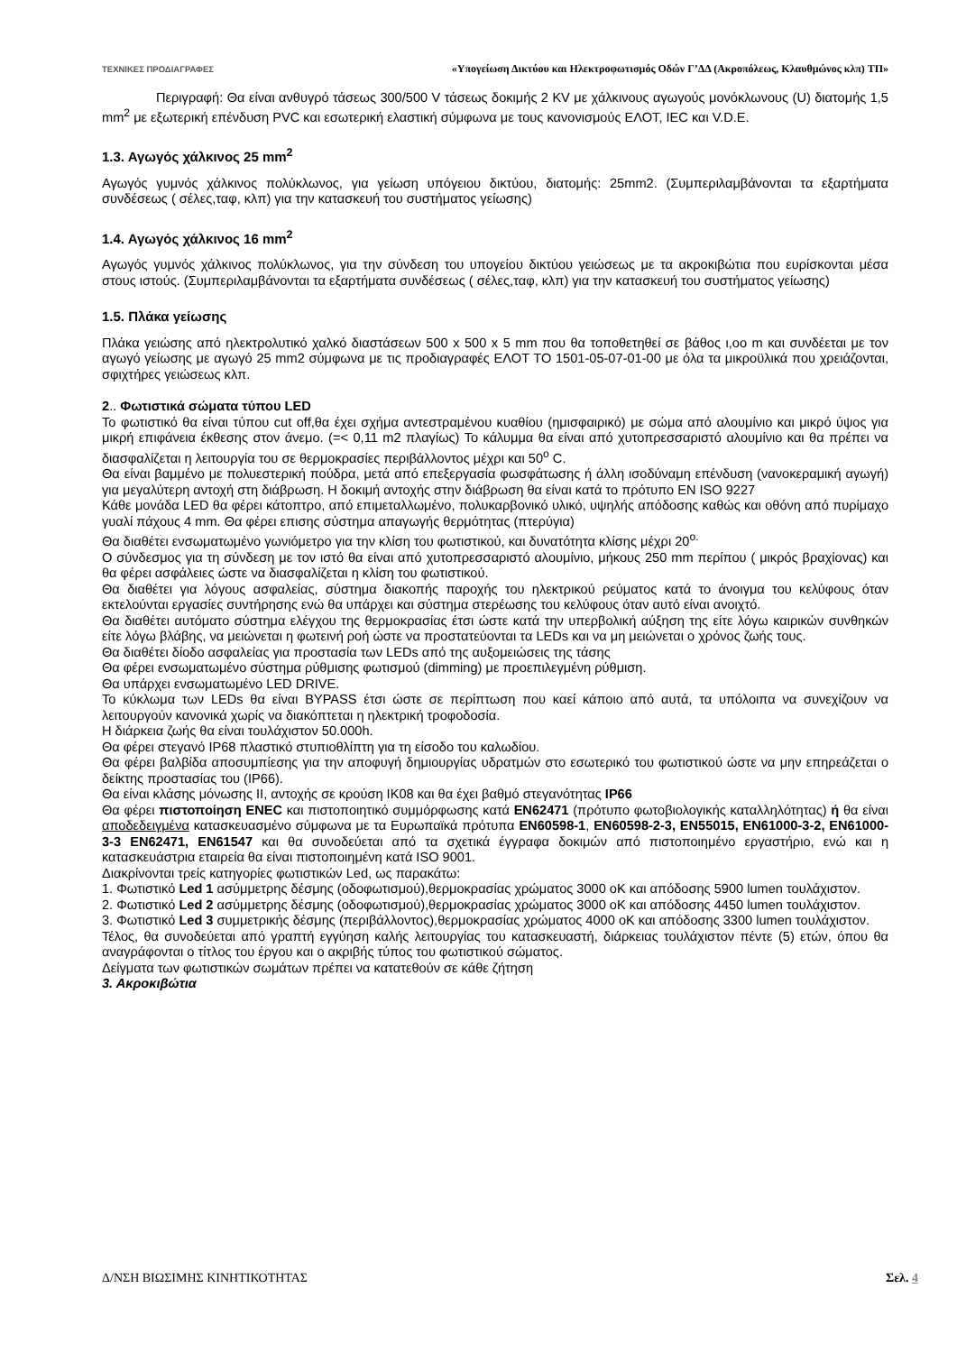ΤΕΧΝΙΚΕΣ ΠΡΟΔΙΑΓΡΑΦΕΣ «Υπογείωση Δικτύου και Ηλεκτροφωτισμός Οδών Γ’ΔΔ (Ακροπόλεως, Κλαυθμώνος κλπ) ΤΠ»
Περιγραφή: Θα είναι ανθυγρό τάσεως 300/500 V τάσεως δοκιμής 2 KV με χάλκινους αγωγούς μονόκλωνους (U) διατομής 1,5 mm<sup>2</sup> με εξωτερική επένδυση PVC και εσωτερική ελαστική σύμφωνα με τους κανονισμούς ΕΛΟΤ, IEC και V.D.E.
1.3. Αγωγός χάλκινος 25 mm<sup>2</sup>
Αγωγός γυμνός χάλκινος πολύκλωνος, για γείωση υπόγειου δικτύου, διατομής: 25mm2. (Συμπεριλαμβάνονται τα εξαρτήματα συνδέσεως ( σέλες,ταφ, κλπ) για την κατασκευή του συστήματος γείωσης)
1.4. Αγωγός χάλκινος 16 mm<sup>2</sup>
Αγωγός γυμνός χάλκινος πολύκλωνος, για την σύνδεση του υπογείου δικτύου γειώσεως με τα ακροκιβώτια που ευρίσκονται μέσα στους ιστούς. (Συμπεριλαμβάνονται τα εξαρτήματα συνδέσεως ( σέλες,ταφ, κλπ) για την κατασκευή του συστήματος γείωσης)
1.5. Πλάκα γείωσης
Πλάκα γειώσης από ηλεκτρολυτικό χαλκό διαστάσεων 500 x 500 x 5 mm που θα τοποθετηθεί σε βάθος ι,οο m και συνδέεται με τον αγωγό γείωσης με αγωγό 25 mm2 σύμφωνα με τις προδιαγραφές ΕΛΟΤ ΤΟ 1501-05-07-01-00 με όλα τα μικροϋλικά που χρειάζονται, σφιχτήρες γειώσεως κλπ.
2.. Φωτιστικά σώματα τύπου LED
Το φωτιστικό θα είναι τύπου cut off,θα έχει σχήμα αντεστραμένου κυαθίου (ημισφαιρικό) με σώμα από αλουμίνιο και μικρό ύψος για μικρή επιφάνεια έκθεσης στον άνεμο. (=< 0,11 m2 πλαγίως) Το κάλυμμα θα είναι από χυτοπρεσσαριστό αλουμίνιο και θα πρέπει να διασφαλίζεται η λειτουργία του σε θερμοκρασίες περιβάλλοντος μέχρι και 50<sup>o</sup> C.
Θα είναι βαμμένο με πολυεστερική πούδρα, μετά από επεξεργασία φωσφάτωσης ή άλλη ισοδύναμη επένδυση (νανοκεραμική αγωγή) για μεγαλύτερη αντοχή στη διάβρωση. Η δοκιμή αντοχής στην διάβρωση θα είναι κατά το πρότυπο EN ISO 9227
Κάθε μονάδα LED θα φέρει κάτοπτρο, από επιμεταλλωμένο, πολυκαρβονικό υλικό, υψηλής απόδοσης καθώς και οθόνη από πυρίμαχο γυαλί πάχους 4 mm. Θα φέρει επισης σύστημα απαγωγής θερμότητας (πτερύγια)
Θα διαθέτει ενσωματωμένο γωνιόμετρο για την κλίση του φωτιστικού, και δυνατότητα κλίσης μέχρι 20<sup>o.</sup>
Ο σύνδεσμος για τη σύνδεση με τον ιστό θα είναι από χυτοπρεσσαριστό αλουμίνιο, μήκους 250 mm περίπου ( μικρός βραχίονας) και θα φέρει ασφάλειες ώστε να διασφαλίζεται η κλίση του φωτιστικού.
Θα διαθέτει για λόγους ασφαλείας, σύστημα διακοπής παροχής του ηλεκτρικού ρεύματος κατά το άνοιγμα του κελύφους όταν εκτελούνται εργασίες συντήρησης ενώ θα υπάρχει και σύστημα στερέωσης του κελύφους όταν αυτό είναι ανοιχτό.
Θα διαθέτει αυτόματο σύστημα ελέγχου της θερμοκρασίας έτσι ώστε κατά την υπερβολική αύξηση της είτε λόγω καιρικών συνθηκών είτε λόγω βλάβης, να μειώνεται η φωτεινή ροή ώστε να προστατεύονται τα LEDs και να μη μειώνεται ο χρόνος ζωής τους.
Θα διαθέτει δίοδο ασφαλείας για προστασία των LEDs από της αυξομειώσεις της τάσης
Θα φέρει ενσωματωμένο σύστημα ρύθμισης φωτισμού (dimming) με προεπιλεγμένη ρύθμιση.
Θα υπάρχει ενσωματωμένο LED DRIVE.
Το κύκλωμα των LEDs θα είναι BYPASS έτσι ώστε σε περίπτωση που καεί κάποιο από αυτά, τα υπόλοιπα να συνεχίζουν να λειτουργούν κανονικά χωρίς να διακόπτεται η ηλεκτρική τροφοδοσία.
Η διάρκεια ζωής θα είναι τουλάχιστον 50.000h.
Θα φέρει στεγανό IP68 πλαστικό στυπιοθλίπτη για τη είσοδο του καλωδίου.
Θα φέρει βαλβίδα αποσυμπίεσης για την αποφυγή δημιουργίας υδρατμών στο εσωτερικό του φωτιστικού ώστε να μην επηρεάζεται ο δείκτης προστασίας του (IP66).
Θα είναι κλάσης μόνωσης ΙΙ, αντοχής σε κρούση IK08 και θα έχει βαθμό στεγανότητας IP66
Θα φέρει πιστοποίηση ENEC και πιστοποιητικό συμμόρφωσης κατά EN62471 (πρότυπο φωτοβιολογικής καταλληλότητας) ή θα είναι αποδεδειγμένα κατασκευασμένο σύμφωνα με τα Ευρωπαϊκά πρότυπα EN60598-1, EN60598-2-3, EN55015, EN61000-3-2, EN61000-3-3 EN62471, EN61547 και θα συνοδεύεται από τα σχετικά έγγραφα δοκιμών από πιστοποιημένο εργαστήριο, ενώ και η κατασκευάστρια εταιρεία θα είναι πιστοποιημένη κατά ISO 9001.
Διακρίνονται τρείς κατηγορίες φωτιστικών Led, ως παρακάτω:
1. Φωτιστικό Led 1 ασύμμετρης δέσμης (οδοφωτισμού),θερμοκρασίας χρώματος 3000 oK και απόδοσης 5900 lumen τουλάχιστον.
2. Φωτιστικό Led 2 ασύμμετρης δέσμης (οδοφωτισμού),θερμοκρασίας χρώματος 3000 oK και απόδοσης 4450 lumen τουλάχιστον.
3. Φωτιστικό Led 3 συμμετρικής δέσμης (περιβάλλοντος),θερμοκρασίας χρώματος 4000 oK και απόδοσης 3300 lumen τουλάχιστον.
Τέλος, θα συνοδεύεται από γραπτή εγγύηση καλής λειτουργίας του κατασκευαστή, διάρκειας τουλάχιστον πέντε (5) ετών, όπου θα αναγράφονται ο τίτλος του έργου και ο ακριβής τύπος του φωτιστικού σώματος.
Δείγματα των φωτιστικών σωμάτων πρέπει να κατατεθούν σε κάθε ζήτηση
3. Ακροκιβώτια
Δ/ΝΣΗ ΒΙΩΣΙΜΗΣ ΚΙΝΗΤΙΚΟΤΗΤΑΣ Σελ. 4